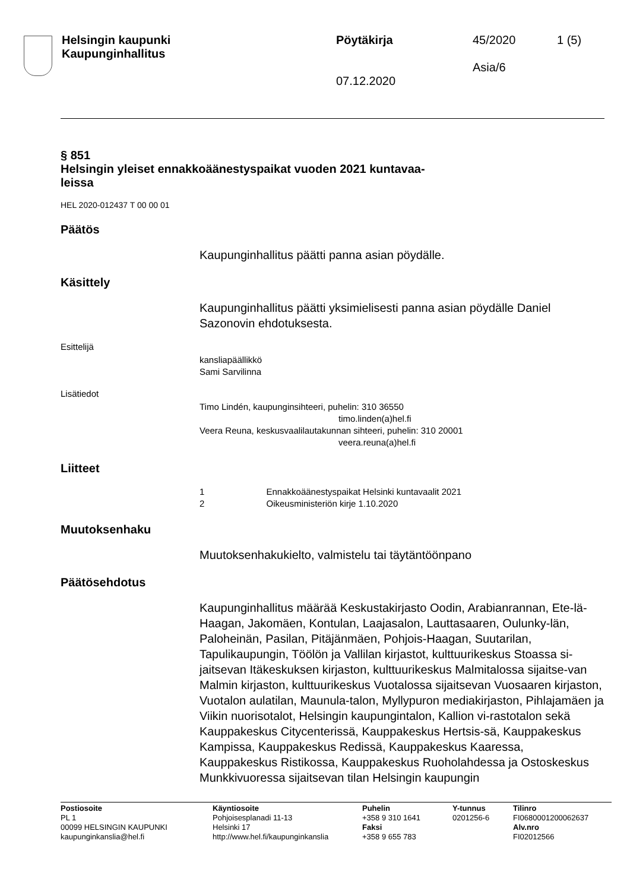| Helsingin kaupunki Kaupunginhallitus | Pöytäkirja 07.12.2020 | 45/2020 Asia/6 | 1 (5) |
§ 851
Helsingin yleiset ennakkoäänestyspaikat vuoden 2021 kuntavaa-
leissa
HEL 2020-012437 T 00 00 01
Päätös
Kaupunginhallitus päätti panna asian pöydälle.
Käsittely
Kaupunginhallitus päätti yksimielisesti panna asian pöydälle Daniel Sazonovin ehdotuksesta.
Esittelijä
kansliapäällikkö
Sami Sarvilinna
Lisätiedot
Timo Lindén, kaupunginsihteeri, puhelin: 310 36550
timo.linden(a)hel.fi
Veera Reuna, keskusvaalilautakunnan sihteeri, puhelin: 310 20001
veera.reuna(a)hel.fi
Liitteet
1 Ennakkoäänestyspaikat Helsinki kuntavaalit 2021
2 Oikeusministeriön kirje 1.10.2020
Muutoksenhaku
Muutoksenhakukielto, valmistelu tai täytäntöönpano
Päätösehdotus
Kaupunginhallitus määrää Keskustakirjasto Oodin, Arabianrannan, Ete-lä-Haagan, Jakomäen, Kontulan, Laajasalon, Lauttasaaren, Oulunky-län, Paloheinän, Pasilan, Pitäjänmäen, Pohjois-Haagan, Suutarilan, Tapulikaupungin, Töölön ja Vallilan kirjastot, kulttuurikeskus Stoassa si-jaitsevan Itäkeskuksen kirjaston, kulttuurikeskus Malmitalossa sijaitse-van Malmin kirjaston, kulttuurikeskus Vuotalossa sijaitsevan Vuosaaren kirjaston, Vuotalon aulatilan, Maunula-talon, Myllypuron mediakirjaston, Pihlajamäen ja Viikin nuorisotalot, Helsingin kaupungintalon, Kallion vi-rastotalon sekä Kauppakeskus Citycenterissä, Kauppakeskus Hertsis-sä, Kauppakeskus Kampissa, Kauppakeskus Redissä, Kauppakeskus Kaaressa, Kauppakeskus Ristikossa, Kauppakeskus Ruoholahdessa ja Ostoskeskus Munkkivuoressa sijaitsevan tilan Helsingin kaupungin
| Postiosoite PL 1 00099 HELSINGIN KAUPUNKI kaupunginkanslia@hel.fi | Käyntiosoite Pohjoisesplanadi 11-13 Helsinki 17 http://www.hel.fi/kaupunginkanslia | Puhelin +358 9 310 1641 Faksi +358 9 655 783 | Y-tunnus 0201256-6 | Tilinro FI0680001200062637 Alv.nro FI02012566 |